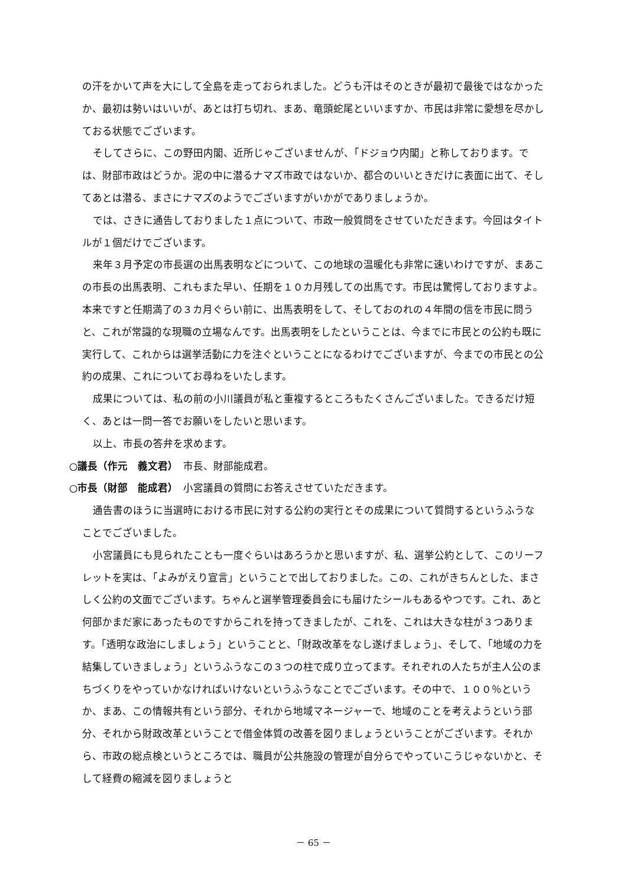の汗をかいて声を大にして全島を走っておられました。どうも汗はそのときが最初で最後ではなかったか、最初は勢いはいいが、あとは打ち切れ、まあ、竜頭蛇尾といいますか、市民は非常に愛想を尽かしておる状態でございます。
そしてさらに、この野田内閣、近所じゃございませんが、「ドジョウ内閣」と称しております。では、財部市政はどうか。泥の中に潜るナマズ市政ではないか、都合のいいときだけに表面に出て、そしてあとは潜る、まさにナマズのようでございますがいかがでありましょうか。
では、さきに通告しておりました１点について、市政一般質問をさせていただきます。今回はタイトルが１個だけでございます。
来年３月予定の市長選の出馬表明などについて、この地球の温暖化も非常に速いわけですが、まあこの市長の出馬表明、これもまた早い、任期を１０カ月残しての出馬です。市民は驚愕しておりますよ。本来ですと任期満了の３カ月ぐらい前に、出馬表明をして、そしておのれの４年間の信を市民に問うと、これが常識的な現職の立場なんです。出馬表明をしたということは、今までに市民との公約も既に実行して、これからは選挙活動に力を注ぐということになるわけでございますが、今までの市民との公約の成果、これについてお尋ねをいたします。
成果については、私の前の小川議員が私と重複するところもたくさんございました。できるだけ短く、あとは一問一答でお願いをしたいと思います。
以上、市長の答弁を求めます。
○議長（作元　義文君）　市長、財部能成君。
○市長（財部　能成君）　小宮議員の質問にお答えさせていただきます。
通告書のほうに当選時における市民に対する公約の実行とその成果について質問するというふうなことでございました。
小宮議員にも見られたことも一度ぐらいはあろうかと思いますが、私、選挙公約として、このリーフレットを実は、「よみがえり宣言」ということで出しておりました。この、これがきちんとした、まさしく公約の文面でございます。ちゃんと選挙管理委員会にも届けたシールもあるやつです。これ、あと何部かまだ家にあったものですからこれを持ってきましたが、これを、これは大きな柱が３つあります。「透明な政治にしましょう」ということと、「財政改革をなし遂げましょう」、そして、「地域の力を結集していきましょう」というふうなこの３つの柱で成り立ってます。それぞれの人たちが主人公のまちづくりをやっていかなければいけないというふうなことでございます。その中で、１００％というか、まあ、この情報共有という部分、それから地域マネージャーで、地域のことを考えようという部分、それから財政改革ということで借金体質の改善を図りましょうということがございます。それから、市政の総点検というところでは、職員が公共施設の管理が自分らでやっていこうじゃないかと、そして経費の縮減を図りましょうと
－ 65 －